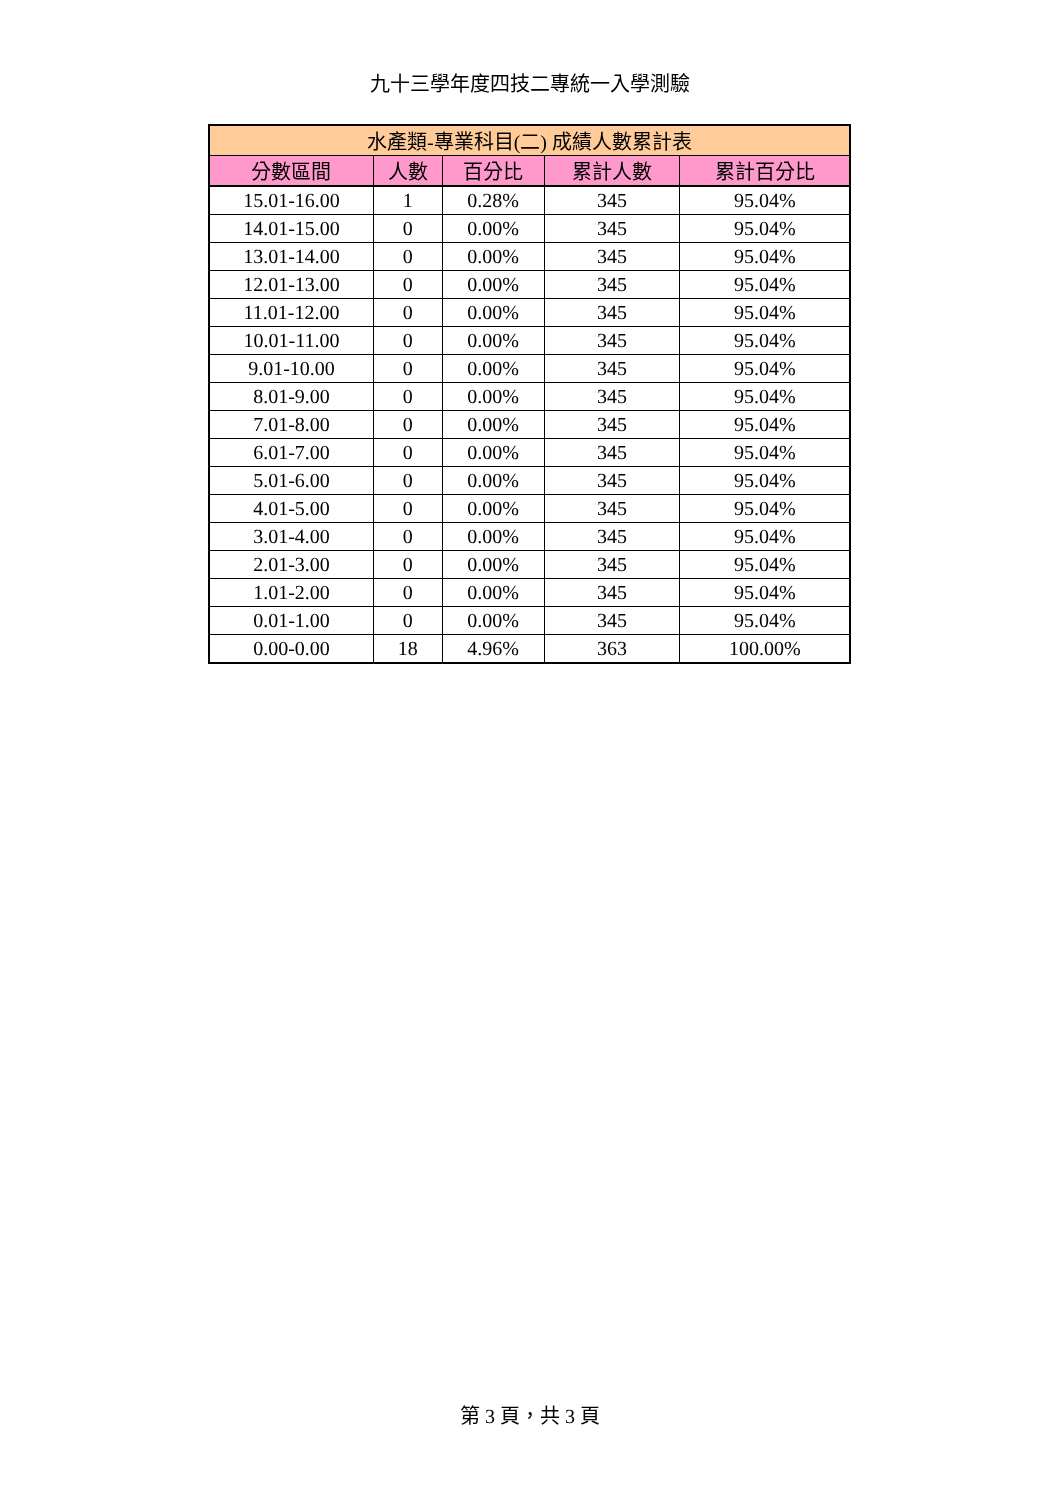九十三學年度四技二專統一入學測驗
| 水產類-專業科目(二) 成績人數累計表 | | | | |
| --- | --- | --- | --- | --- |
| 分數區間 | 人數 | 百分比 | 累計人數 | 累計百分比 |
| 15.01-16.00 | 1 | 0.28% | 345 | 95.04% |
| 14.01-15.00 | 0 | 0.00% | 345 | 95.04% |
| 13.01-14.00 | 0 | 0.00% | 345 | 95.04% |
| 12.01-13.00 | 0 | 0.00% | 345 | 95.04% |
| 11.01-12.00 | 0 | 0.00% | 345 | 95.04% |
| 10.01-11.00 | 0 | 0.00% | 345 | 95.04% |
| 9.01-10.00 | 0 | 0.00% | 345 | 95.04% |
| 8.01-9.00 | 0 | 0.00% | 345 | 95.04% |
| 7.01-8.00 | 0 | 0.00% | 345 | 95.04% |
| 6.01-7.00 | 0 | 0.00% | 345 | 95.04% |
| 5.01-6.00 | 0 | 0.00% | 345 | 95.04% |
| 4.01-5.00 | 0 | 0.00% | 345 | 95.04% |
| 3.01-4.00 | 0 | 0.00% | 345 | 95.04% |
| 2.01-3.00 | 0 | 0.00% | 345 | 95.04% |
| 1.01-2.00 | 0 | 0.00% | 345 | 95.04% |
| 0.01-1.00 | 0 | 0.00% | 345 | 95.04% |
| 0.00-0.00 | 18 | 4.96% | 363 | 100.00% |
第 3 頁，共 3 頁